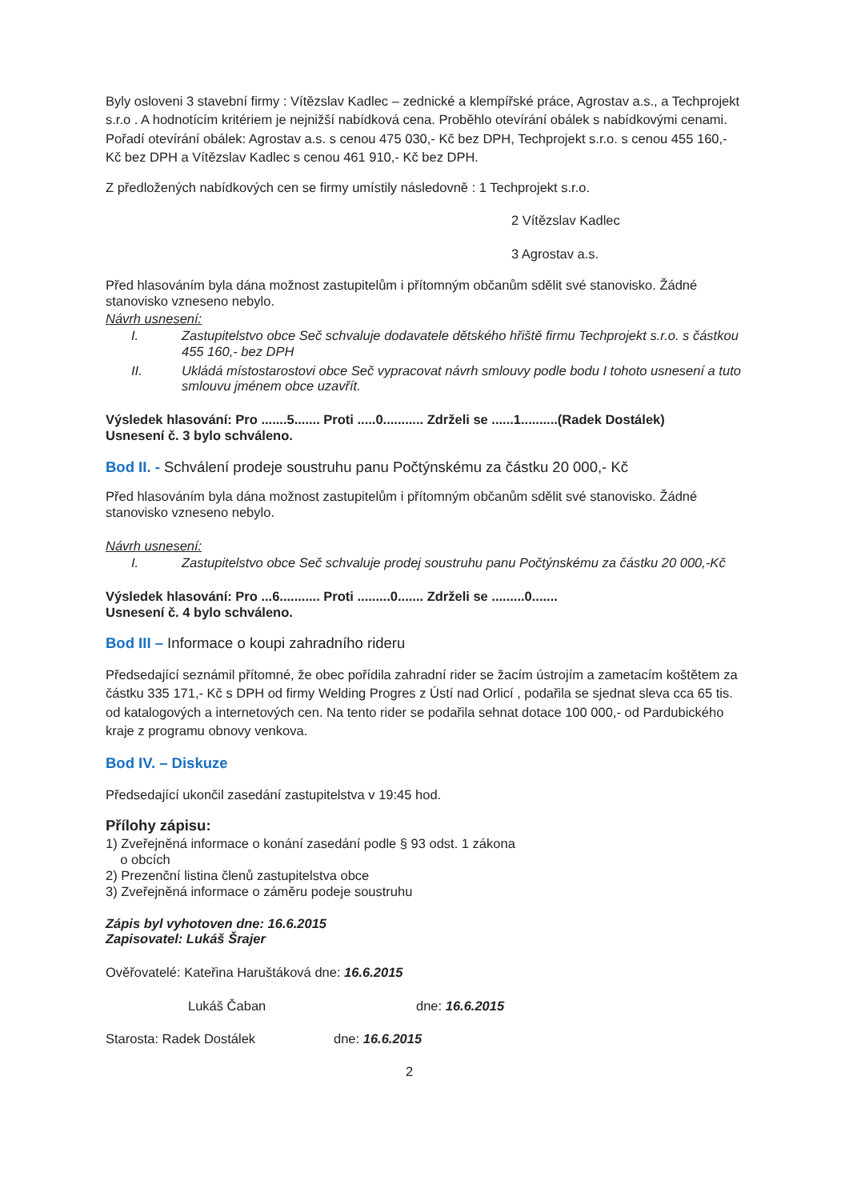Byly osloveni 3 stavební firmy : Vítězslav Kadlec – zednické a klempířské práce, Agrostav a.s., a Techprojekt s.r.o . A hodnotícím kritériem je nejnižší nabídková cena. Proběhlo otevírání obálek s nabídkovými cenami. Pořadí otevírání obálek: Agrostav a.s. s cenou 475 030,- Kč bez DPH, Techprojekt s.r.o. s cenou 455 160,- Kč bez DPH a Vítězslav Kadlec s cenou 461 910,- Kč bez DPH.
Z předložených nabídkových cen se firmy umístily následovně : 1 Techprojekt s.r.o.
2 Vítězslav Kadlec
3 Agrostav a.s.
Před hlasováním byla dána možnost zastupitelům i přítomným občanům sdělit své stanovisko. Žádné stanovisko vzneseno nebylo.
Návrh usnesení:
I. Zastupitelstvo obce Seč schvaluje dodavatele dětského hřiště firmu Techprojekt s.r.o. s částkou 455 160,- bez DPH
II. Ukládá místostarostovi obce Seč vypracovat návrh smlouvy podle bodu I tohoto usnesení a tuto smlouvu jménem obce uzavřít.
Výsledek hlasování: Pro .......5....... Proti .....0........... Zdrželi se ......1..........(Radek Dostálek)
Usnesení č. 3 bylo schváleno.
Bod II. - Schválení prodeje soustruhu panu Počtýnskému za částku 20 000,- Kč
Před hlasováním byla dána možnost zastupitelům i přítomným občanům sdělit své stanovisko. Žádné stanovisko vzneseno nebylo.
Návrh usnesení:
I. Zastupitelstvo obce Seč schvaluje prodej soustruhu panu Počtýnskému za částku 20 000,-Kč
Výsledek hlasování: Pro ...6........... Proti .........0....... Zdrželi se .........0.......
Usnesení č. 4 bylo schváleno.
Bod III – Informace o koupi zahradního rideru
Předsedající seznámil přítomné, že obec pořídila zahradní rider se žacím ústrojím a zametacím koštětem za částku 335 171,- Kč s DPH od firmy Welding Progres z Ústí nad Orlicí , podařila se sjednat sleva cca 65 tis. od katalogových a internetových cen. Na tento rider se podařila sehnat dotace 100 000,- od Pardubického kraje z programu obnovy venkova.
Bod IV. – Diskuze
Předsedající ukončil zasedání zastupitelstva v 19:45 hod.
Přílohy zápisu:
1) Zveřejněná informace o konání zasedání podle § 93 odst. 1 zákona
o obcích
2) Prezenční listina členů zastupitelstva obce
3) Zveřejněná informace o záměru podeje soustruhu
Zápis byl vyhotoven dne: 16.6.2015
Zapisovatel: Lukáš Šrajer
Ověřovatelé: Kateřina Haruštáková dne: 16.6.2015
Lukáš Čaban dne: 16.6.2015
Starosta: Radek Dostálek dne: 16.6.2015
2